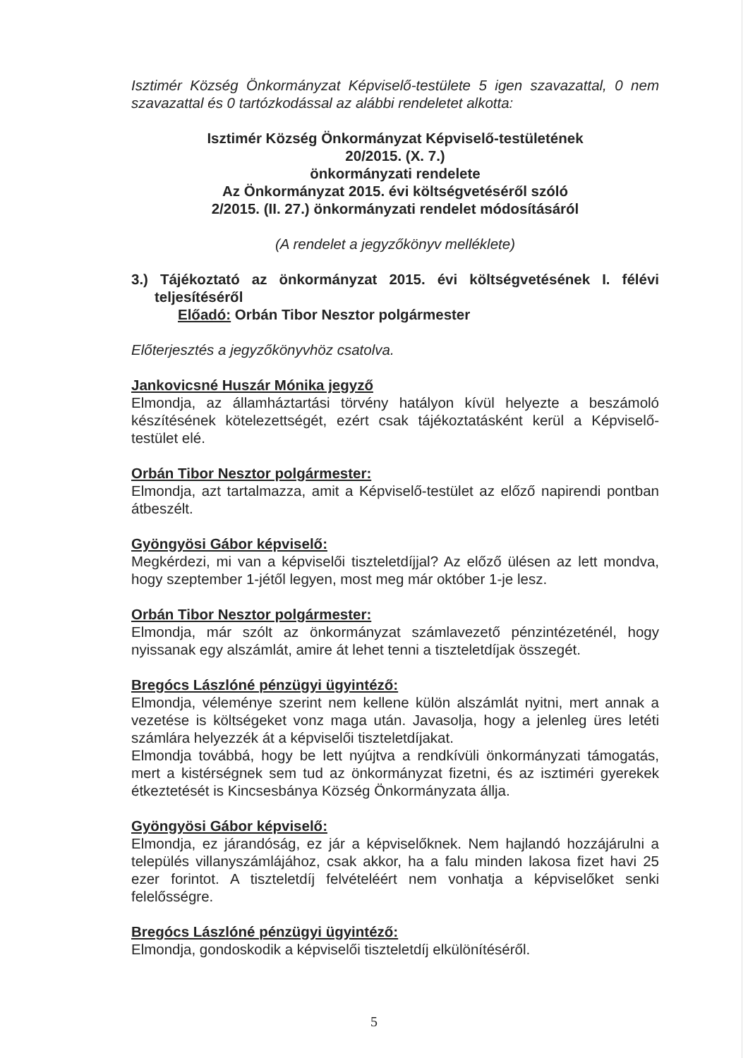Isztimér Község Önkormányzat Képviselő-testülete 5 igen szavazattal, 0 nem szavazattal és 0 tartózkodással az alábbi rendeletet alkotta:
Isztimér Község Önkormányzat Képviselő-testületének
20/2015. (X. 7.)
önkormányzati rendelete
Az Önkormányzat 2015. évi költségvetéséről szóló
2/2015. (II. 27.) önkormányzati rendelet módosításáról
(A rendelet a jegyzőkönyv melléklete)
3.) Tájékoztató az önkormányzat 2015. évi költségvetésének I. félévi teljesítéséről
Előadó: Orbán Tibor Nesztor polgármester
Előterjesztés a jegyzőkönyvhöz csatolva.
Jankovicsné Huszár Mónika jegyző
Elmondja, az államháztartási törvény hatályon kívül helyezte a beszámoló készítésének kötelezettségét, ezért csak tájékoztatásként kerül a Képviselő-testület elé.
Orbán Tibor Nesztor polgármester:
Elmondja, azt tartalmazza, amit a Képviselő-testület az előző napirendi pontban átbeszélt.
Gyöngyösi Gábor képviselő:
Megkérdezi, mi van a képviselői tiszteletdíjjal? Az előző ülésen az lett mondva, hogy szeptember 1-jétől legyen, most meg már október 1-je lesz.
Orbán Tibor Nesztor polgármester:
Elmondja, már szólt az önkormányzat számlavezető pénzintézeténél, hogy nyissanak egy alszámlát, amire át lehet tenni a tiszteletdíjak összegét.
Bregócs Lászlóné pénzügyi ügyintéző:
Elmondja, véleménye szerint nem kellene külön alszámlát nyitni, mert annak a vezetése is költségeket vonz maga után. Javasolja, hogy a jelenleg üres letéti számlára helyezzék át a képviselői tiszteletdíjakat.
Elmondja továbbá, hogy be lett nyújtva a rendkívüli önkormányzati támogatás, mert a kistérségnek sem tud az önkormányzat fizetni, és az isztiméri gyerekek étkeztetését is Kincsesbánya Község Önkormányzata állja.
Gyöngyösi Gábor képviselő:
Elmondja, ez járandóság, ez jár a képviselőknek. Nem hajlandó hozzájárulni a település villanyszámlájához, csak akkor, ha a falu minden lakosa fizet havi 25 ezer forintot. A tiszteletdíj felvételéért nem vonhatja a képviselőket senki felelősségre.
Bregócs Lászlóné pénzügyi ügyintéző:
Elmondja, gondoskodik a képviselői tiszteletdíj elkülönítéséről.
5